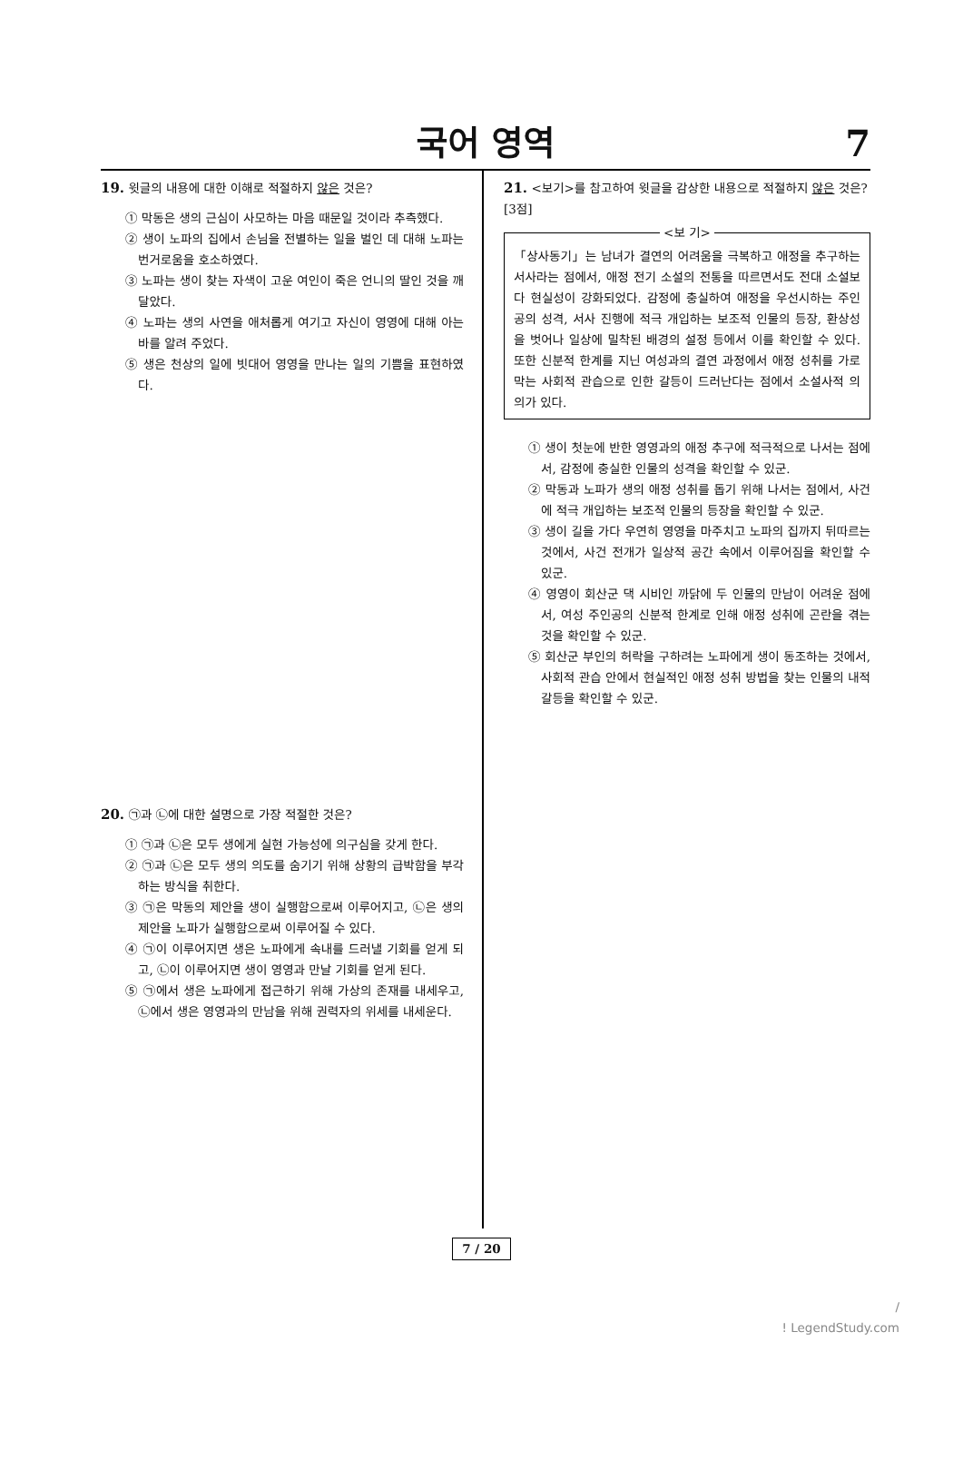국어 영역
7
19. 윗글의 내용에 대한 이해로 적절하지 않은 것은?
① 막동은 생의 근심이 사모하는 마음 때문일 것이라 추측했다.
② 생이 노파의 집에서 손님을 전별하는 일을 벌인 데 대해 노파는 번거로움을 호소하였다.
③ 노파는 생이 찾는 자색이 고운 여인이 죽은 언니의 딸인 것을 깨달았다.
④ 노파는 생의 사연을 애처롭게 여기고 자신이 영영에 대해 아는 바를 알려 주었다.
⑤ 생은 천상의 일에 빗대어 영영을 만나는 일의 기쁨을 표현하였다.
20. ㉠과 ㉡에 대한 설명으로 가장 적절한 것은?
① ㉠과 ㉡은 모두 생에게 실현 가능성에 의구심을 갖게 한다.
② ㉠과 ㉡은 모두 생의 의도를 숨기기 위해 상황의 급박함을 부각하는 방식을 취한다.
③ ㉠은 막동의 제안을 생이 실행함으로써 이루어지고, ㉡은 생의 제안을 노파가 실행함으로써 이루어질 수 있다.
④ ㉠이 이루어지면 생은 노파에게 속내를 드러낼 기회를 얻게 되고, ㉡이 이루어지면 생이 영영과 만날 기회를 얻게 된다.
⑤ ㉠에서 생은 노파에게 접근하기 위해 가상의 존재를 내세우고, ㉡에서 생은 영영과의 만남을 위해 권력자의 위세를 내세운다.
21. <보기>를 참고하여 윗글을 감상한 내용으로 적절하지 않은 것은? [3점]
<보 기>
「상사동기」는 남녀가 결연의 어려움을 극복하고 애정을 추구하는 서사라는 점에서, 애정 전기 소설의 전통을 따르면서도 전대 소설보다 현실성이 강화되었다. 감정에 충실하여 애정을 우선시하는 주인공의 성격, 서사 진행에 적극 개입하는 보조적 인물의 등장, 환상성을 벗어나 일상에 밀착된 배경의 설정 등에서 이를 확인할 수 있다. 또한 신분적 한계를 지닌 여성과의 결연 과정에서 애정 성취를 가로막는 사회적 관습으로 인한 갈등이 드러난다는 점에서 소설사적 의의가 있다.
① 생이 첫눈에 반한 영영과의 애정 추구에 적극적으로 나서는 점에서, 감정에 충실한 인물의 성격을 확인할 수 있군.
② 막동과 노파가 생의 애정 성취를 돕기 위해 나서는 점에서, 사건에 적극 개입하는 보조적 인물의 등장을 확인할 수 있군.
③ 생이 길을 가다 우연히 영영을 마주치고 노파의 집까지 뒤따르는 것에서, 사건 전개가 일상적 공간 속에서 이루어짐을 확인할 수 있군.
④ 영영이 회산군 댁 시비인 까닭에 두 인물의 만남이 어려운 점에서, 여성 주인공의 신분적 한계로 인해 애정 성취에 곤란을 겪는 것을 확인할 수 있군.
⑤ 회산군 부인의 허락을 구하려는 노파에게 생이 동조하는 것에서, 사회적 관습 안에서 현실적인 애정 성취 방법을 찾는 인물의 내적 갈등을 확인할 수 있군.
7 / 20
/
! LegendStudy.com